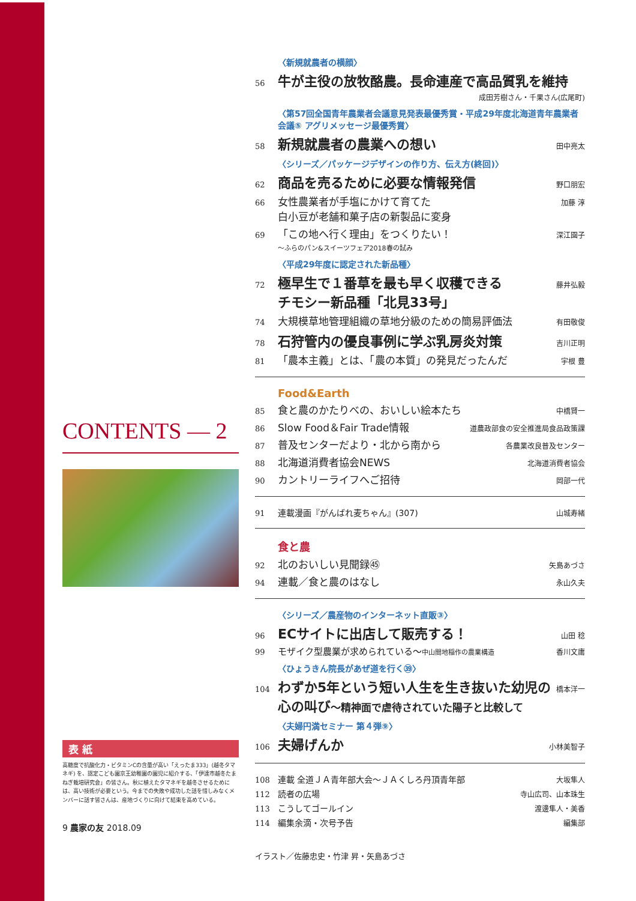CONTENTS — 2
表 紙
高糖度で抗酸化力・ビタミンCの含量が高い「えったま333」(越冬タマネギ) を、認定こども園京王幼稚園の園児に紹介する、「伊達市越冬たまねぎ栽培研究会」の皆さん。秋に植えたタマネギを越冬させるためには、高い技術が必要という。今までの失敗や成功した話を惜しみなくメンバーに話す皆さんは、産地づくりに向けて結束を高めている。
9 農家の友 2018.09
〈新規就農者の横顔〉
56 牛が主役の放牧酪農。長命連産で高品質乳を維持
成田芳樹さん・千果さん(広尾町)
〈第57回全国青年農業者会議意見発表最優秀賞・平成29年度北海道青年農業者会議⑤ アグリメッセージ最優秀賞〉
58 新規就農者の農業への想い 田中亮太
〈シリーズ／パッケージデザインの作り方、伝え方(終回)〉
62 商品を売るために必要な情報発信 野口朋宏
66 女性農業者が手塩にかけて育てた
白小豆が老舗和菓子店の新製品に変身 加藤 淳
69 「この地へ行く理由」をつくりたい！
～ふらのパン&スイーツフェア2018春の試み 深江園子
〈平成29年度に認定された新品種〉
72 極早生で１番草を最も早く収穫できる
チモシー新品種「北見33号」 藤井弘毅
74 大規模草地管理組織の草地分級のための簡易評価法 有田敬俊
78 石狩管内の優良事例に学ぶ乳房炎対策 吉川正明
81 「農本主義」とは、「農の本質」の発見だったんだ 宇根 豊
Food&Earth
85 食と農のかたりべの、おいしい絵本たち 中橋賢一
86 Slow Food＆Fair Trade情報 道農政部食の安全推進局食品政策課
87 普及センターだより・北から南から 各農業改良普及センター
88 北海道消費者協会NEWS 北海道消費者協会
90 カントリーライフへご招待 岡部一代
91 連載漫画『がんばれ麦ちゃん』(307) 山城寿緒
食と農
92 北のおいしい見聞録㊺ 矢島あづさ
94 連載／食と農のはなし 永山久夫
〈シリーズ／農産物のインターネット直販③〉
96 ECサイトに出店して販売する！ 山田 稔
99 モザイク型農業が求められている～中山間地稲作の農業構造 香川文庸
〈ひょうきん院長があぜ道を行く㊴〉
104 わずか5年という短い人生を生き抜いた幼児の
心の叫び～精神面で虐待されていた陽子と比較して 橋本洋一
〈夫婦円満セミナー 第４弾⑨〉
106 夫婦げんか 小林美智子
108 連載 全道ＪＡ青年部大会～ＪＡくしろ丹頂青年部 大坂隼人
112 読者の広場 寺山広司、山本珠生
113 こうしてゴールイン 渡邊隼人・美香
114 編集余滴・次号予告 編集部
イラスト／佐藤忠史・竹津 昇・矢島あづさ